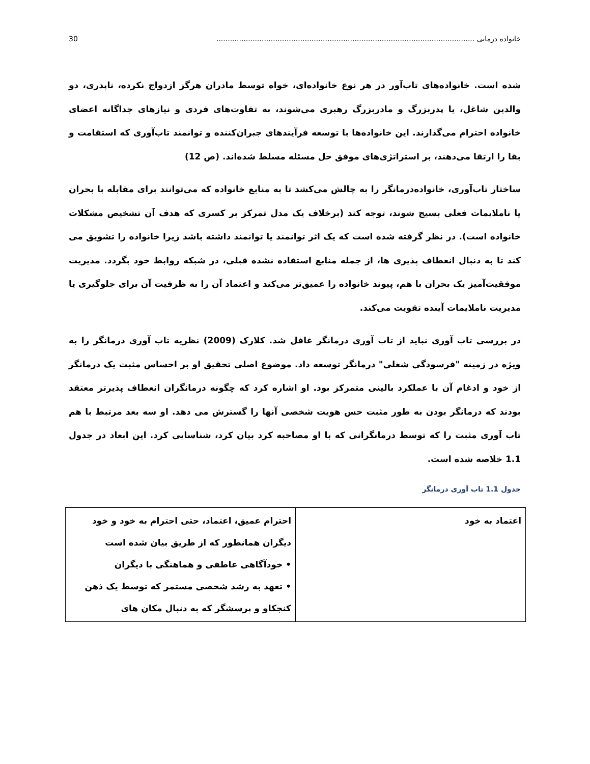خانواده درمانی .................................................................................................................. 30
شده است. خانواده‌های تاب‌آور در هر نوع خانواده‌ای، خواه توسط مادران هرگز ازدواج نکرده، ناپدری، دو والدین شاغل، یا پدربزرگ و مادربزرگ رهبری می‌شوند، به تفاوت‌های فردی و نیازهای جداگانه اعضای خانواده احترام می‌گذارند. این خانواده‌ها با توسعه فرآیندهای جبران‌کننده و توانمند تاب‌آوری که استقامت و بقا را ارتقا می‌دهند، بر استراتژی‌های موفق حل مسئله مسلط شده‌اند. (ص 12)
ساختار تاب‌آوری، خانواده‌درمانگر را به چالش می‌کشد تا به منابع خانواده که می‌توانند برای مقابله با بحران یا ناملایمات فعلی بسیج شوند، توجه کند (برخلاف یک مدل تمرکز بر کسری که هدف آن تشخیص مشکلات خانواده است). در نظر گرفته شده است که یک اثر توانمند یا توانمند داشته باشد زیرا خانواده را تشویق می کند تا به دنبال انعطاف پذیری ها، از جمله منابع استفاده نشده قبلی، در شبکه روابط خود بگردد. مدیریت موفقیت‌آمیز یک بحران با هم، پیوند خانواده را عمیق‌تر می‌کند و اعتماد آن را به ظرفیت آن برای جلوگیری یا مدیریت ناملایمات آینده تقویت می‌کند.
در بررسی تاب آوری نباید از تاب آوری درمانگر غافل شد. کلارک (2009) نظریه تاب آوری درمانگر را به ویژه در زمینه "فرسودگی شغلی" درمانگر توسعه داد. موضوع اصلی تحقیق او بر احساس مثبت یک درمانگر از خود و ادغام آن با عملکرد بالینی متمرکز بود. او اشاره کرد که چگونه درمانگران انعطاف پذیرتر معتقد بودند که درمانگر بودن به طور مثبت حس هویت شخصی آنها را گسترش می دهد. او سه بعد مرتبط با هم تاب آوری مثبت را که توسط درمانگرانی که با او مصاحبه کرد بیان کرد، شناسایی کرد. این ابعاد در جدول 1.1 خلاصه شده است.
جدول 1.1 تاب آوری درمانگر
| اعتماد به خود | احترام عمیق، اعتماد، حتی احترام به خود و خود دیگران همانطور که از طریق بیان شده است • خودآگاهی عاطفی و هماهنگی با دیگران • تعهد به رشد شخصی مستمر که توسط یک ذهن کنجکاو و پرسشگر که به دنبال مکان های |